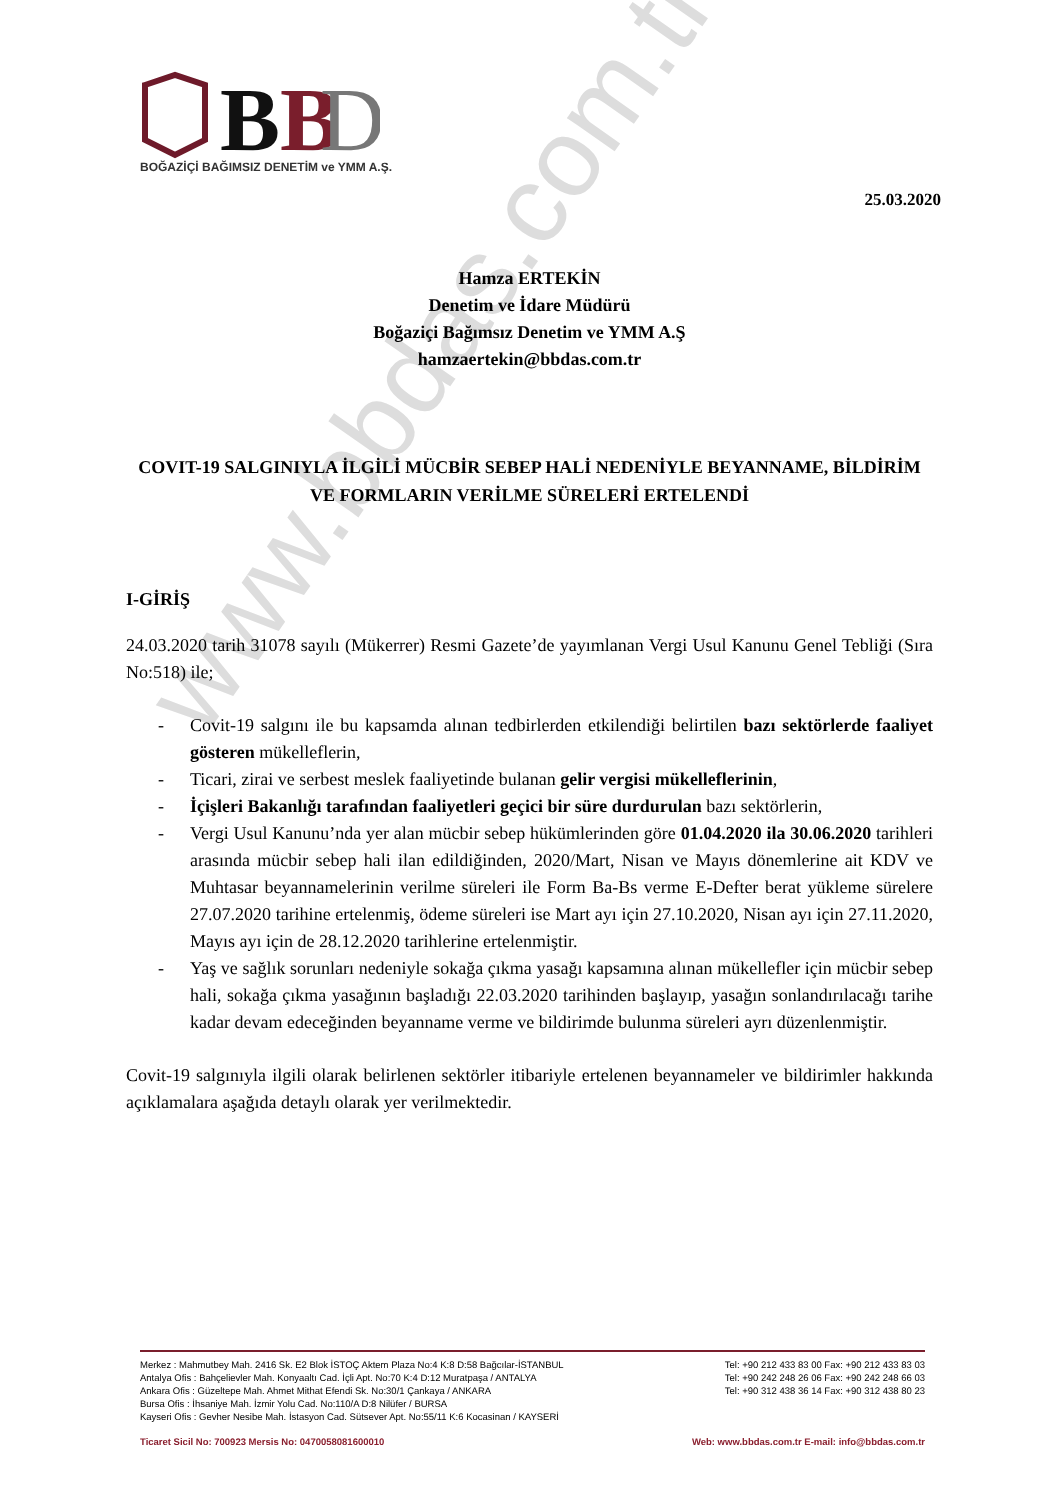www.bbdas.com.tr
B
B
D
BOĞAZİÇİ BAĞIMSIZ DENETİM ve YMM A.Ş.
25.03.2020
Hamza ERTEKİN
Denetim ve İdare Müdürü
Boğaziçi Bağımsız Denetim ve YMM A.Ş
hamzaertekin@bbdas.com.tr
COVIT-19 SALGINIYLA İLGİLİ MÜCBİR SEBEP HALİ NEDENİYLE BEYANNAME, BİLDİRİM VE FORMLARIN VERİLME SÜRELERİ ERTELENDİ
I-GİRİŞ
24.03.2020 tarih 31078 sayılı (Mükerrer) Resmi Gazete’de yayımlanan Vergi Usul Kanunu Genel Tebliği (Sıra No:518) ile;
- Covit-19 salgını ile bu kapsamda alınan tedbirlerden etkilendiği belirtilen bazı sektörlerde faaliyet gösteren mükelleflerin,
- Ticari, zirai ve serbest meslek faaliyetinde bulanan gelir vergisi mükelleflerinin,
- İçişleri Bakanlığı tarafından faaliyetleri geçici bir süre durdurulan bazı sektörlerin,
- Vergi Usul Kanunu’nda yer alan mücbir sebep hükümlerinden göre 01.04.2020 ila 30.06.2020 tarihleri arasında mücbir sebep hali ilan edildiğinden, 2020/Mart, Nisan ve Mayıs dönemlerine ait KDV ve Muhtasar beyannamelerinin verilme süreleri ile Form Ba-Bs verme E-Defter berat yükleme sürelere 27.07.2020 tarihine ertelenmiş, ödeme süreleri ise Mart ayı için 27.10.2020, Nisan ayı için 27.11.2020, Mayıs ayı için de 28.12.2020 tarihlerine ertelenmiştir.
- Yaş ve sağlık sorunları nedeniyle sokağa çıkma yasağı kapsamına alınan mükellefler için mücbir sebep hali, sokağa çıkma yasağının başladığı 22.03.2020 tarihinden başlayıp, yasağın sonlandırılacağı tarihe kadar devam edeceğinden beyanname verme ve bildirimde bulunma süreleri ayrı düzenlenmiştir.
Covit-19 salgınıyla ilgili olarak belirlenen sektörler itibariyle ertelenen beyannameler ve bildirimler hakkında açıklamalara aşağıda detaylı olarak yer verilmektedir.
Merkez : Mahmutbey Mah. 2416 Sk. E2 Blok İSTOÇ Aktem Plaza No:4 K:8 D:58 Bağcılar-İSTANBUL Tel: +90 212 433 83 00 Fax: +90 212 433 83 03
Antalya Ofis : Bahçelievler Mah. Konyaaltı Cad. İçli Apt. No:70 K:4 D:12 Muratpaşa / ANTALYA Tel: +90 242 248 26 06 Fax: +90 242 248 66 03
Ankara Ofis : Güzeltepe Mah. Ahmet Mithat Efendi Sk. No:30/1 Çankaya / ANKARA Tel: +90 312 438 36 14 Fax: +90 312 438 80 23
Bursa Ofis : İhsaniye Mah. İzmir Yolu Cad. No:110/A D:8 Nilüfer / BURSA
Kayseri Ofis : Gevher Nesibe Mah. İstasyon Cad. Sütsever Apt. No:55/11 K:6 Kocasinan / KAYSERİ
Ticaret Sicil No: 700923 Mersis No: 0470058081600010 Web: www.bbdas.com.tr E-mail: info@bbdas.com.tr